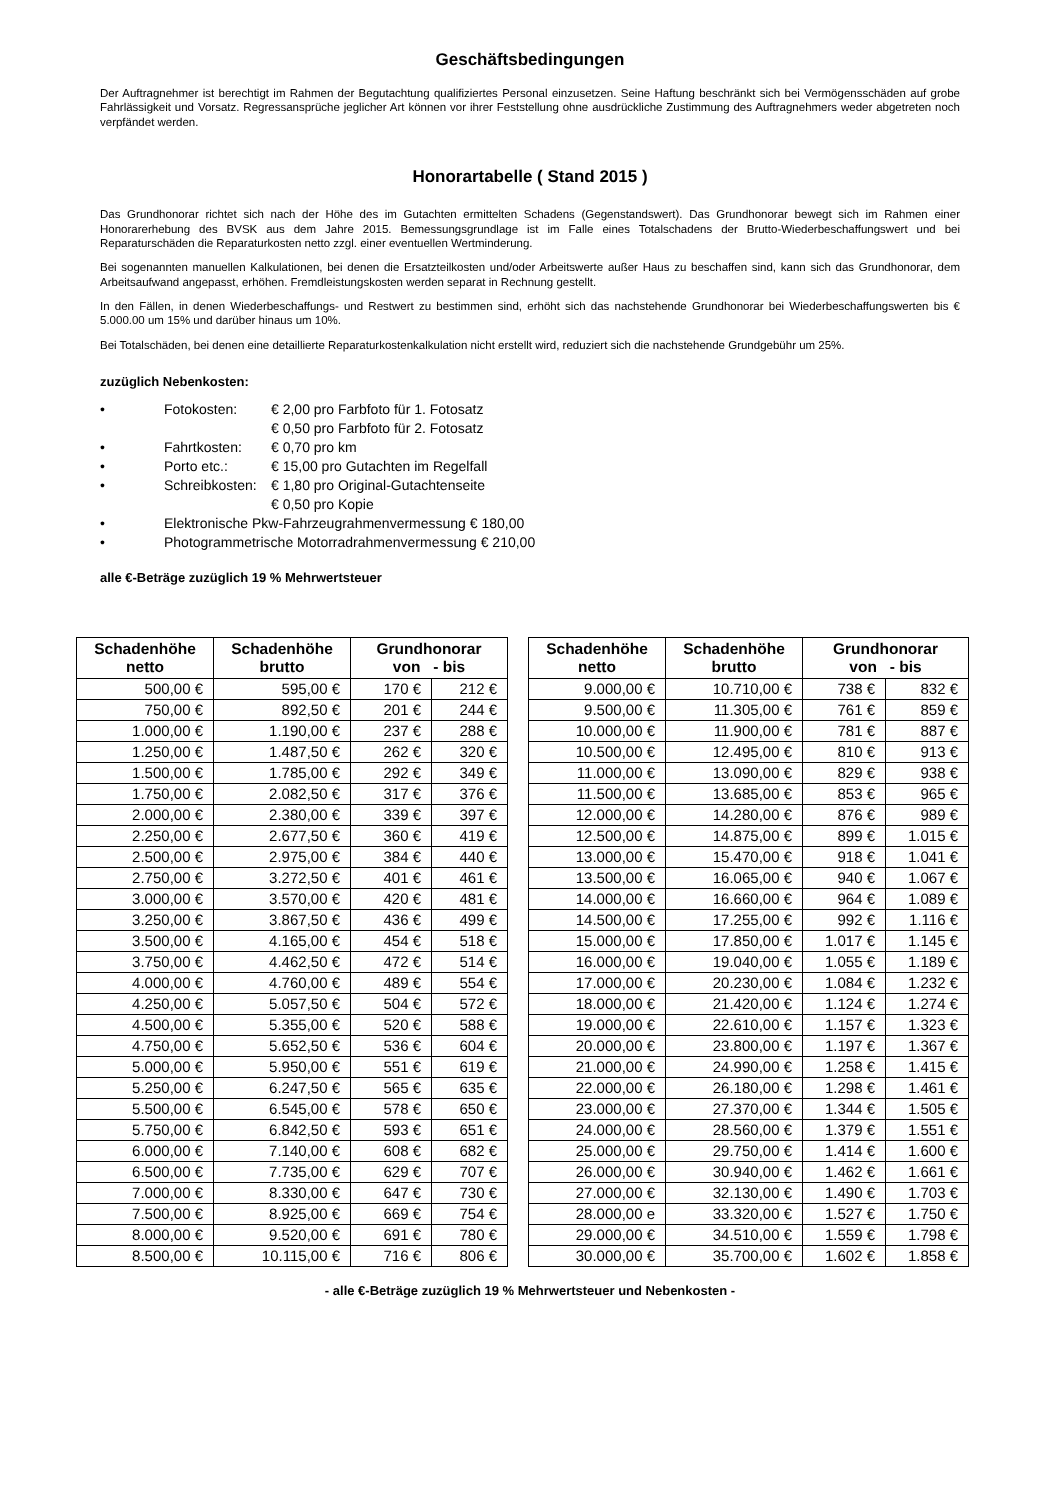Geschäftsbedingungen
Der Auftragnehmer ist berechtigt im Rahmen der Begutachtung qualifiziertes Personal einzusetzen. Seine Haftung beschränkt sich bei Vermögensschäden auf grobe Fahrlässigkeit und Vorsatz. Regressansprüche jeglicher Art können vor ihrer Feststellung ohne ausdrückliche Zustimmung des Auftragnehmers weder abgetreten noch verpfändet werden.
Honorartabelle ( Stand 2015 )
Das Grundhonorar richtet sich nach der Höhe des im Gutachten ermittelten Schadens (Gegenstandswert). Das Grundhonorar bewegt sich im Rahmen einer Honorarerhebung des BVSK aus dem Jahre 2015. Bemessungsgrundlage ist im Falle eines Totalschadens der Brutto-Wiederbeschaffungswert und bei Reparaturschäden die Reparaturkosten netto zzgl. einer eventuellen Wertminderung.
Bei sogenannten manuellen Kalkulationen, bei denen die Ersatzteilkosten und/oder Arbeitswerte außer Haus zu beschaffen sind, kann sich das Grundhonorar, dem Arbeitsaufwand angepasst, erhöhen. Fremdleistungskosten werden separat in Rechnung gestellt.
In den Fällen, in denen Wiederbeschaffungs- und Restwert zu bestimmen sind, erhöht sich das nachstehende Grundhonorar bei Wiederbeschaffungswerten bis € 5.000.00 um 15% und darüber hinaus um 10%.
Bei Totalschäden, bei denen eine detaillierte Reparaturkostenkalkulation nicht erstellt wird, reduziert sich die nachstehende Grundgebühr um 25%.
zuzüglich Nebenkosten:
• Fotokosten: € 2,00 pro Farbfoto für 1. Fotosatz
€ 0,50 pro Farbfoto für 2. Fotosatz
• Fahrtkosten: € 0,70 pro km
• Porto etc.: € 15,00 pro Gutachten im Regelfall
• Schreibkosten: € 1,80 pro Original-Gutachtenseite
€ 0,50 pro Kopie
• Elektronische Pkw-Fahrzeugrahmenvermessung € 180,00
• Photogrammetrische Motorradrahmenvermessung € 210,00
alle €-Beträge zuzüglich 19 % Mehrwertsteuer
| Schadenhöhe netto | Schadenhöhe brutto | Grundhonorar von - bis | |
| --- | --- | --- | --- |
| 500,00 € | 595,00 € | 170 € | 212 € |
| 750,00 € | 892,50 € | 201 € | 244 € |
| 1.000,00 € | 1.190,00 € | 237 € | 288 € |
| 1.250,00 € | 1.487,50 € | 262 € | 320 € |
| 1.500,00 € | 1.785,00 € | 292 € | 349 € |
| 1.750,00 € | 2.082,50 € | 317 € | 376 € |
| 2.000,00 € | 2.380,00 € | 339 € | 397 € |
| 2.250,00 € | 2.677,50 € | 360 € | 419 € |
| 2.500,00 € | 2.975,00 € | 384 € | 440 € |
| 2.750,00 € | 3.272,50 € | 401 € | 461 € |
| 3.000,00 € | 3.570,00 € | 420 € | 481 € |
| 3.250,00 € | 3.867,50 € | 436 € | 499 € |
| 3.500,00 € | 4.165,00 € | 454 € | 518 € |
| 3.750,00 € | 4.462,50 € | 472 € | 514 € |
| 4.000,00 € | 4.760,00 € | 489 € | 554 € |
| 4.250,00 € | 5.057,50 € | 504 € | 572 € |
| 4.500,00 € | 5.355,00 € | 520 € | 588 € |
| 4.750,00 € | 5.652,50 € | 536 € | 604 € |
| 5.000,00 € | 5.950,00 € | 551 € | 619 € |
| 5.250,00 € | 6.247,50 € | 565 € | 635 € |
| 5.500,00 € | 6.545,00 € | 578 € | 650 € |
| 5.750,00 € | 6.842,50 € | 593 € | 651 € |
| 6.000,00 € | 7.140,00 € | 608 € | 682 € |
| 6.500,00 € | 7.735,00 € | 629 € | 707 € |
| 7.000,00 € | 8.330,00 € | 647 € | 730 € |
| 7.500,00 € | 8.925,00 € | 669 € | 754 € |
| 8.000,00 € | 9.520,00 € | 691 € | 780 € |
| 8.500,00 € | 10.115,00 € | 716 € | 806 € |
| Schadenhöhe netto | Schadenhöhe brutto | Grundhonorar von - bis | |
| --- | --- | --- | --- |
| 9.000,00 € | 10.710,00 € | 738 € | 832 € |
| 9.500,00 € | 11.305,00 € | 761 € | 859 € |
| 10.000,00 € | 11.900,00 € | 781 € | 887 € |
| 10.500,00 € | 12.495,00 € | 810 € | 913 € |
| 11.000,00 € | 13.090,00 € | 829 € | 938 € |
| 11.500,00 € | 13.685,00 € | 853 € | 965 € |
| 12.000,00 € | 14.280,00 € | 876 € | 989 € |
| 12.500,00 € | 14.875,00 € | 899 € | 1.015 € |
| 13.000,00 € | 15.470,00 € | 918 € | 1.041 € |
| 13.500,00 € | 16.065,00 € | 940 € | 1.067 € |
| 14.000,00 € | 16.660,00 € | 964 € | 1.089 € |
| 14.500,00 € | 17.255,00 € | 992 € | 1.116 € |
| 15.000,00 € | 17.850,00 € | 1.017 € | 1.145 € |
| 16.000,00 € | 19.040,00 € | 1.055 € | 1.189 € |
| 17.000,00 € | 20.230,00 € | 1.084 € | 1.232 € |
| 18.000,00 € | 21.420,00 € | 1.124 € | 1.274 € |
| 19.000,00 € | 22.610,00 € | 1.157 € | 1.323 € |
| 20.000,00 € | 23.800,00 € | 1.197 € | 1.367 € |
| 21.000,00 € | 24.990,00 € | 1.258 € | 1.415 € |
| 22.000,00 € | 26.180,00 € | 1.298 € | 1.461 € |
| 23.000,00 € | 27.370,00 € | 1.344 € | 1.505 € |
| 24.000,00 € | 28.560,00 € | 1.379 € | 1.551 € |
| 25.000,00 € | 29.750,00 € | 1.414 € | 1.600 € |
| 26.000,00 € | 30.940,00 € | 1.462 € | 1.661 € |
| 27.000,00 € | 32.130,00 € | 1.490 € | 1.703 € |
| 28.000,00 e | 33.320,00 € | 1.527 € | 1.750 € |
| 29.000,00 € | 34.510,00 € | 1.559 € | 1.798 € |
| 30.000,00 € | 35.700,00 € | 1.602 € | 1.858 € |
- alle €-Beträge zuzüglich 19 % Mehrwertsteuer und Nebenkosten -